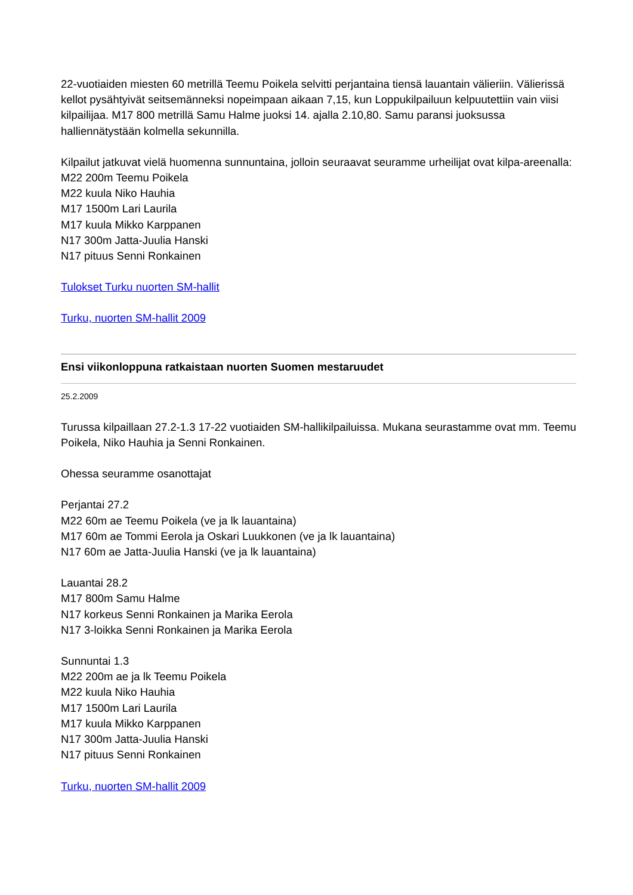22-vuotiaiden miesten 60 metrillä Teemu Poikela selvitti perjantaina tiensä lauantain välieriin. Välierissä kellot pysähtyivät seitsemänneksi nopeimpaan aikaan 7,15, kun Loppukilpailuun kelpuutettiin vain viisi kilpailijaa. M17 800 metrillä Samu Halme juoksi 14. ajalla 2.10,80. Samu paransi juoksussa halliennätystään kolmella sekunnilla.
Kilpailut jatkuvat vielä huomenna sunnuntaina, jolloin seuraavat seuramme urheilijat ovat kilpa-areenalla:
M22 200m Teemu Poikela
M22 kuula Niko Hauhia
M17 1500m Lari Laurila
M17 kuula Mikko Karppanen
N17 300m Jatta-Juulia Hanski
N17 pituus Senni Ronkainen
Tulokset Turku nuorten SM-hallit
Turku, nuorten SM-hallit 2009
Ensi viikonloppuna ratkaistaan nuorten Suomen mestaruudet
25.2.2009
Turussa kilpaillaan 27.2-1.3 17-22 vuotiaiden SM-hallikilpailuissa. Mukana seurastamme ovat mm. Teemu Poikela, Niko Hauhia ja Senni Ronkainen.
Ohessa seuramme osanottajat
Perjantai 27.2
M22 60m ae Teemu Poikela (ve ja lk lauantaina)
M17 60m ae Tommi Eerola ja Oskari Luukkonen (ve ja lk lauantaina)
N17 60m ae Jatta-Juulia Hanski (ve ja lk lauantaina)
Lauantai 28.2
M17 800m Samu Halme
N17 korkeus Senni Ronkainen ja Marika Eerola
N17 3-loikka Senni Ronkainen ja Marika Eerola
Sunnuntai 1.3
M22 200m ae ja lk Teemu Poikela
M22 kuula Niko Hauhia
M17 1500m Lari Laurila
M17 kuula Mikko Karppanen
N17 300m Jatta-Juulia Hanski
N17 pituus Senni Ronkainen
Turku, nuorten SM-hallit 2009